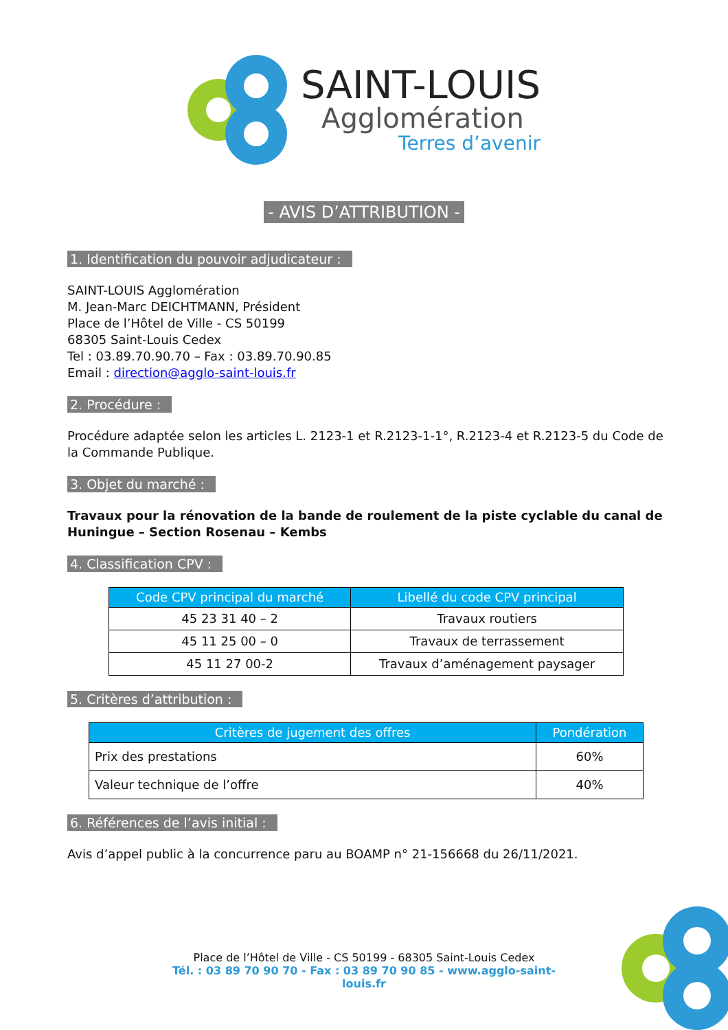SAINT-LOUIS
Agglomération
Terres d’avenir
- AVIS D’ATTRIBUTION -
1. Identification du pouvoir adjudicateur :
SAINT-LOUIS Agglomération
M. Jean-Marc DEICHTMANN, Président
Place de l’Hôtel de Ville - CS 50199
68305 Saint-Louis Cedex
Tel : 03.89.70.90.70 – Fax : 03.89.70.90.85
Email : direction@agglo-saint-louis.fr
2. Procédure :
Procédure adaptée selon les articles L. 2123-1 et R.2123-1-1°, R.2123-4 et R.2123-5 du Code de la Commande Publique.
3. Objet du marché :
Travaux pour la rénovation de la bande de roulement de la piste cyclable du canal de Huningue – Section Rosenau – Kembs
4. Classification CPV :
| Code CPV principal du marché | Libellé du code CPV principal |
| --- | --- |
| 45 23 31 40 – 2 | Travaux routiers |
| 45 11 25 00 – 0 | Travaux de terrassement |
| 45 11 27 00-2 | Travaux d’aménagement paysager |
5. Critères d’attribution :
| Critères de jugement des offres | Pondération |
| --- | --- |
| Prix des prestations | 60% |
| Valeur technique de l’offre | 40% |
6. Références de l’avis initial :
Avis d’appel public à la concurrence paru au BOAMP n° 21-156668 du 26/11/2021.
Place de l’Hôtel de Ville - CS 50199 - 68305 Saint-Louis Cedex
Tél. : 03 89 70 90 70 - Fax : 03 89 70 90 85 - www.agglo-saint-louis.fr